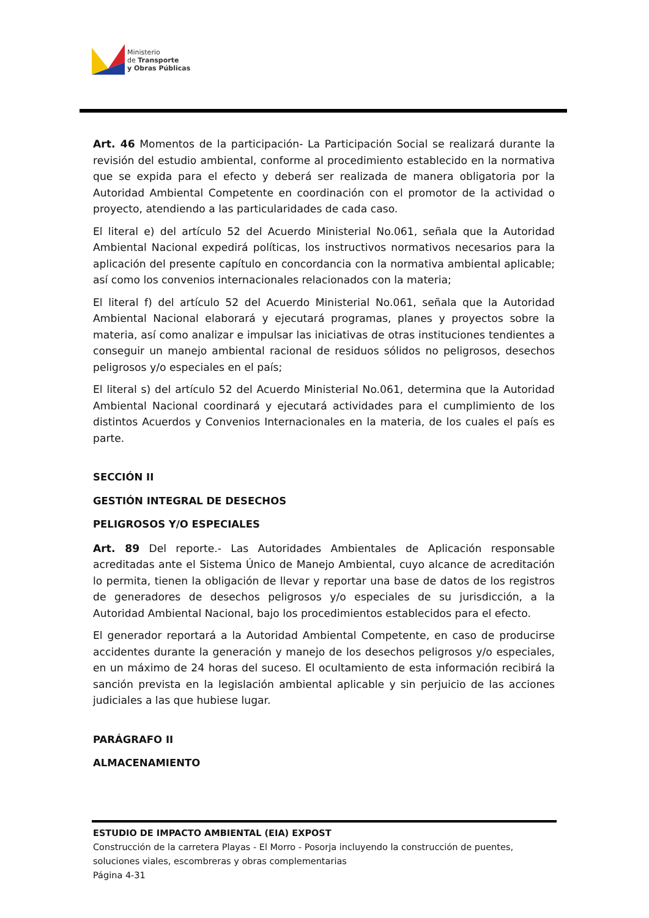Ministerio
de Transporte
y Obras Públicas
Art. 46 Momentos de la participación- La Participación Social se realizará durante la revisión del estudio ambiental, conforme al procedimiento establecido en la normativa que se expida para el efecto y deberá ser realizada de manera obligatoria por la Autoridad Ambiental Competente en coordinación con el promotor de la actividad o proyecto, atendiendo a las particularidades de cada caso.
El literal e) del artículo 52 del Acuerdo Ministerial No.061, señala que la Autoridad Ambiental Nacional expedirá políticas, los instructivos normativos necesarios para la aplicación del presente capítulo en concordancia con la normativa ambiental aplicable; así como los convenios internacionales relacionados con la materia;
El literal f) del artículo 52 del Acuerdo Ministerial No.061, señala que la Autoridad Ambiental Nacional elaborará y ejecutará programas, planes y proyectos sobre la materia, así como analizar e impulsar las iniciativas de otras instituciones tendientes a conseguir un manejo ambiental racional de residuos sólidos no peligrosos, desechos peligrosos y/o especiales en el país;
El literal s) del artículo 52 del Acuerdo Ministerial No.061, determina que la Autoridad Ambiental Nacional coordinará y ejecutará actividades para el cumplimiento de los distintos Acuerdos y Convenios Internacionales en la materia, de los cuales el país es parte.
SECCIÓN II
GESTIÓN INTEGRAL DE DESECHOS
PELIGROSOS Y/O ESPECIALES
Art. 89 Del reporte.- Las Autoridades Ambientales de Aplicación responsable acreditadas ante el Sistema Único de Manejo Ambiental, cuyo alcance de acreditación lo permita, tienen la obligación de llevar y reportar una base de datos de los registros de generadores de desechos peligrosos y/o especiales de su jurisdicción, a la Autoridad Ambiental Nacional, bajo los procedimientos establecidos para el efecto.
El generador reportará a la Autoridad Ambiental Competente, en caso de producirse accidentes durante la generación y manejo de los desechos peligrosos y/o especiales, en un máximo de 24 horas del suceso. El ocultamiento de esta información recibirá la sanción prevista en la legislación ambiental aplicable y sin perjuicio de las acciones judiciales a las que hubiese lugar.
PARÁGRAFO II
ALMACENAMIENTO
ESTUDIO DE IMPACTO AMBIENTAL (EIA) EXPOST
Construcción de la carretera Playas - El Morro - Posorja incluyendo la construcción de puentes, soluciones viales, escombreras y obras complementarias
Página 4-31